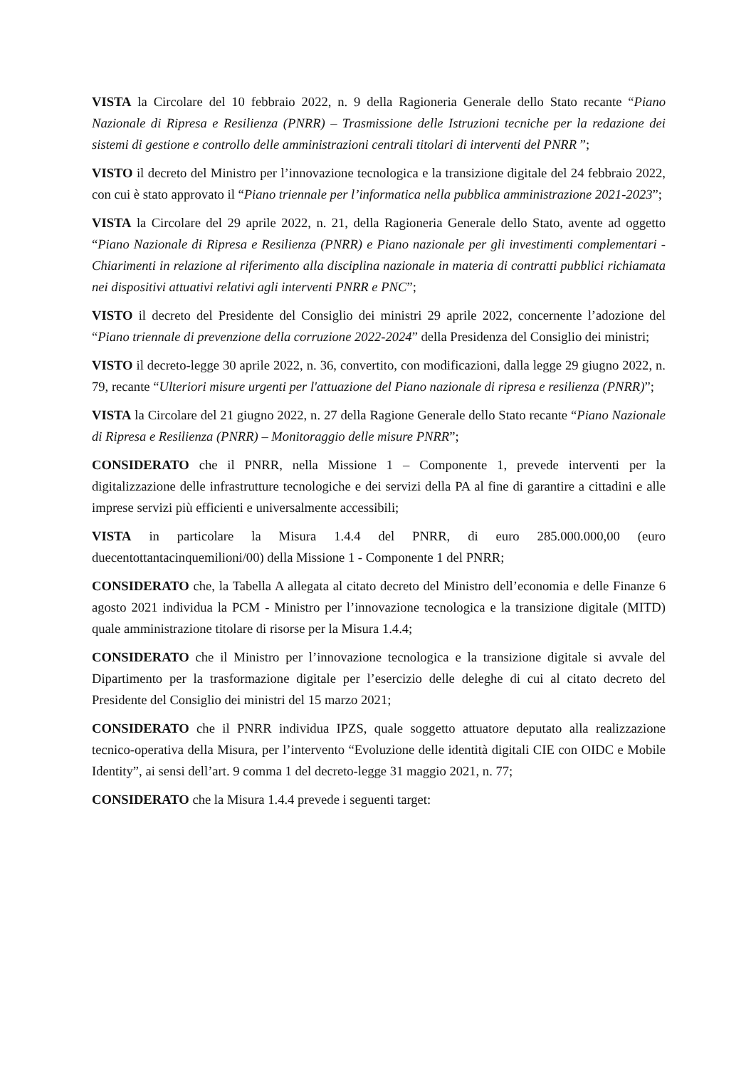VISTA la Circolare del 10 febbraio 2022, n. 9 della Ragioneria Generale dello Stato recante “Piano Nazionale di Ripresa e Resilienza (PNRR) – Trasmissione delle Istruzioni tecniche per la redazione dei sistemi di gestione e controllo delle amministrazioni centrali titolari di interventi del PNRR ”;
VISTO il decreto del Ministro per l’innovazione tecnologica e la transizione digitale del 24 febbraio 2022, con cui è stato approvato il “Piano triennale per l’informatica nella pubblica amministrazione 2021-2023”;
VISTA la Circolare del 29 aprile 2022, n. 21, della Ragioneria Generale dello Stato, avente ad oggetto “Piano Nazionale di Ripresa e Resilienza (PNRR) e Piano nazionale per gli investimenti complementari - Chiarimenti in relazione al riferimento alla disciplina nazionale in materia di contratti pubblici richiamata nei dispositivi attuativi relativi agli interventi PNRR e PNC”;
VISTO il decreto del Presidente del Consiglio dei ministri 29 aprile 2022, concernente l’adozione del “Piano triennale di prevenzione della corruzione 2022-2024” della Presidenza del Consiglio dei ministri;
VISTO il decreto-legge 30 aprile 2022, n. 36, convertito, con modificazioni, dalla legge 29 giugno 2022, n. 79, recante “Ulteriori misure urgenti per l'attuazione del Piano nazionale di ripresa e resilienza (PNRR)”;
VISTA la Circolare del 21 giugno 2022, n. 27 della Ragione Generale dello Stato recante “Piano Nazionale di Ripresa e Resilienza (PNRR) – Monitoraggio delle misure PNRR”;
CONSIDERATO che il PNRR, nella Missione 1 – Componente 1, prevede interventi per la digitalizzazione delle infrastrutture tecnologiche e dei servizi della PA al fine di garantire a cittadini e alle imprese servizi più efficienti e universalmente accessibili;
VISTA in particolare la Misura 1.4.4 del PNRR, di euro 285.000.000,00 (euro duecentottantacinquemilioni/00) della Missione 1 - Componente 1 del PNRR;
CONSIDERATO che, la Tabella A allegata al citato decreto del Ministro dell’economia e delle Finanze 6 agosto 2021 individua la PCM - Ministro per l’innovazione tecnologica e la transizione digitale (MITD) quale amministrazione titolare di risorse per la Misura 1.4.4;
CONSIDERATO che il Ministro per l’innovazione tecnologica e la transizione digitale si avvale del Dipartimento per la trasformazione digitale per l’esercizio delle deleghe di cui al citato decreto del Presidente del Consiglio dei ministri del 15 marzo 2021;
CONSIDERATO che il PNRR individua IPZS, quale soggetto attuatore deputato alla realizzazione tecnico-operativa della Misura, per l’intervento “Evoluzione delle identità digitali CIE con OIDC e Mobile Identity”, ai sensi dell’art. 9 comma 1 del decreto-legge 31 maggio 2021, n. 77;
CONSIDERATO che la Misura 1.4.4 prevede i seguenti target: